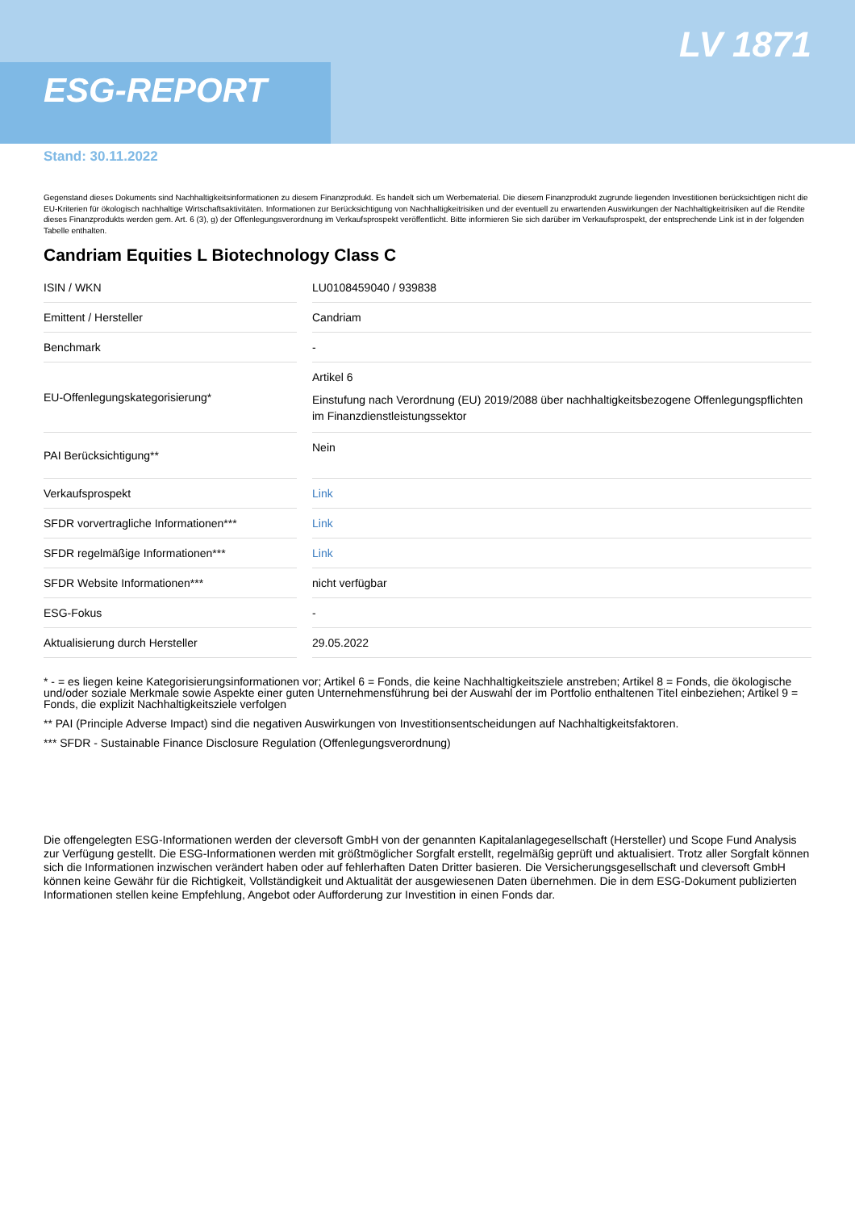ESG-REPORT
LV 1871
Stand: 30.11.2022
Gegenstand dieses Dokuments sind Nachhaltigkeitsinformationen zu diesem Finanzprodukt. Es handelt sich um Werbematerial. Die diesem Finanzprodukt zugrunde liegenden Investitionen berücksichtigen nicht die EU-Kriterien für ökologisch nachhaltige Wirtschaftsaktivitäten. Informationen zur Berücksichtigung von Nachhaltigkeitrisiken und der eventuell zu erwartenden Auswirkungen der Nachhaltigkeitrisiken auf die Rendite dieses Finanzprodukts werden gem. Art. 6 (3), g) der Offenlegungsverordnung im Verkaufsprospekt veröffentlicht. Bitte informieren Sie sich darüber im Verkaufsprospekt, der entsprechende Link ist in der folgenden Tabelle enthalten.
Candriam Equities L Biotechnology Class C
| ISIN / WKN | | LU0108459040 / 939838 |
| Emittent / Hersteller | | Candriam |
| Benchmark | | - |
| EU-Offenlegungskategorisierung* | | Artikel 6 Einstufung nach Verordnung (EU) 2019/2088 über nachhaltigkeitsbezogene Offenlegungspflichten im Finanzdienstleistungssektor |
| PAI Berücksichtigung** | | Nein |
| Verkaufsprospekt | | Link |
| SFDR vorvertragliche Informationen*** | | Link |
| SFDR regelmäßige Informationen*** | | Link |
| SFDR Website Informationen*** | | nicht verfügbar |
| ESG-Fokus | | - |
| Aktualisierung durch Hersteller | | 29.05.2022 |
* - = es liegen keine Kategorisierungsinformationen vor; Artikel 6 = Fonds, die keine Nachhaltigkeitsziele anstreben; Artikel 8 = Fonds, die ökologische und/oder soziale Merkmale sowie Aspekte einer guten Unternehmensführung bei der Auswahl der im Portfolio enthaltenen Titel einbeziehen; Artikel 9 = Fonds, die explizit Nachhaltigkeitsziele verfolgen
** PAI (Principle Adverse Impact) sind die negativen Auswirkungen von Investitionsentscheidungen auf Nachhaltigkeitsfaktoren.
*** SFDR - Sustainable Finance Disclosure Regulation (Offenlegungsverordnung)
Die offengelegten ESG-Informationen werden der cleversoft GmbH von der genannten Kapitalanlagegesellschaft (Hersteller) und Scope Fund Analysis zur Verfügung gestellt. Die ESG-Informationen werden mit größtmöglicher Sorgfalt erstellt, regelmäßig geprüft und aktualisiert. Trotz aller Sorgfalt können sich die Informationen inzwischen verändert haben oder auf fehlerhaften Daten Dritter basieren. Die Versicherungsgesellschaft und cleversoft GmbH können keine Gewähr für die Richtigkeit, Vollständigkeit und Aktualität der ausgewiesenen Daten übernehmen. Die in dem ESG-Dokument publizierten Informationen stellen keine Empfehlung, Angebot oder Aufforderung zur Investition in einen Fonds dar.